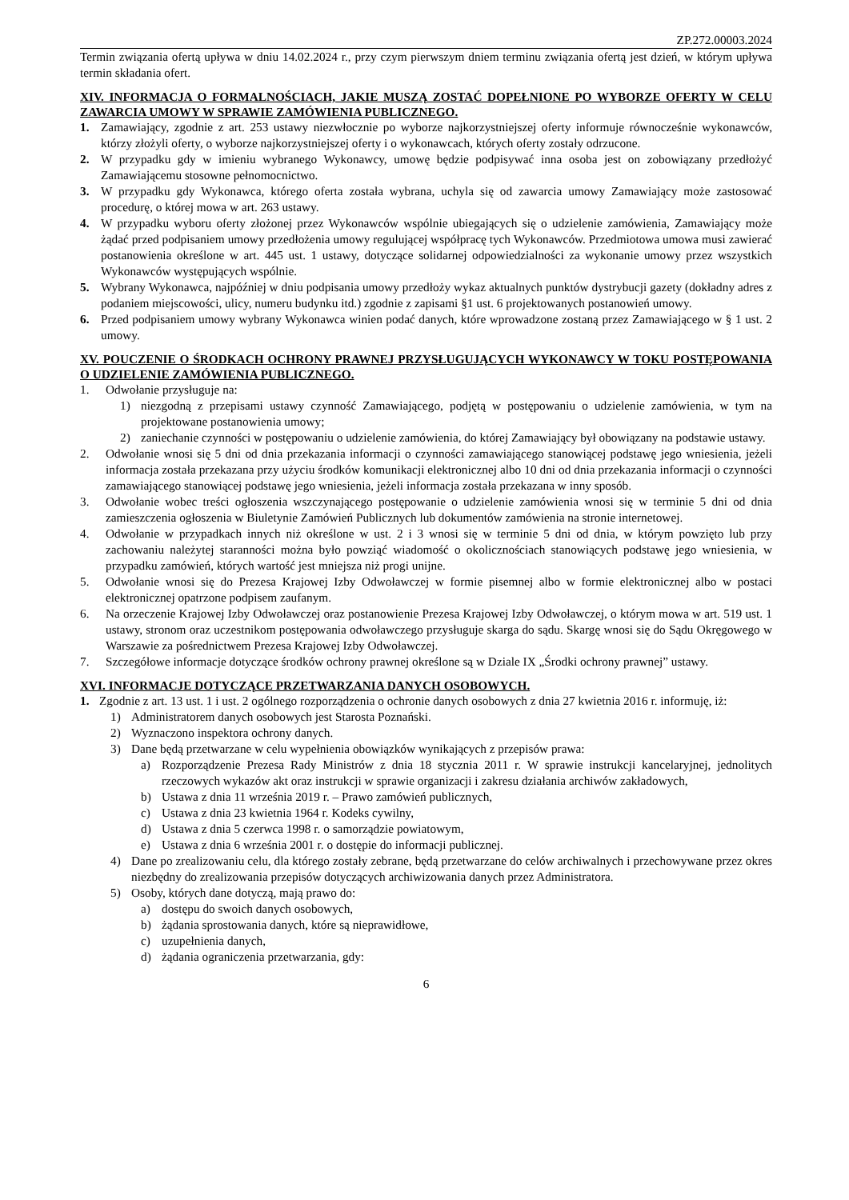ZP.272.00003.2024
Termin związania ofertą upływa w dniu 14.02.2024 r., przy czym pierwszym dniem terminu związania ofertą jest dzień, w którym upływa termin składania ofert.
XIV. INFORMACJA O FORMALNOŚCIACH, JAKIE MUSZĄ ZOSTAĆ DOPEŁNIONE PO WYBORZE OFERTY W CELU ZAWARCIA UMOWY W SPRAWIE ZAMÓWIENIA PUBLICZNEGO.
1. Zamawiający, zgodnie z art. 253 ustawy niezwłocznie po wyborze najkorzystniejszej oferty informuje równocześnie wykonawców, którzy złożyli oferty, o wyborze najkorzystniejszej oferty i o wykonawcach, których oferty zostały odrzucone.
2. W przypadku gdy w imieniu wybranego Wykonawcy, umowę będzie podpisywać inna osoba jest on zobowiązany przedłożyć Zamawiającemu stosowne pełnomocnictwo.
3. W przypadku gdy Wykonawca, którego oferta została wybrana, uchyla się od zawarcia umowy Zamawiający może zastosować procedurę, o której mowa w art. 263 ustawy.
4. W przypadku wyboru oferty złożonej przez Wykonawców wspólnie ubiegających się o udzielenie zamówienia, Zamawiający może żądać przed podpisaniem umowy przedłożenia umowy regulującej współpracę tych Wykonawców. Przedmiotowa umowa musi zawierać postanowienia określone w art. 445 ust. 1 ustawy, dotyczące solidarnej odpowiedzialności za wykonanie umowy przez wszystkich Wykonawców występujących wspólnie.
5. Wybrany Wykonawca, najpóźniej w dniu podpisania umowy przedłoży wykaz aktualnych punktów dystrybucji gazety (dokładny adres z podaniem miejscowości, ulicy, numeru budynku itd.) zgodnie z zapisami §1 ust. 6 projektowanych postanowień umowy.
6. Przed podpisaniem umowy wybrany Wykonawca winien podać danych, które wprowadzone zostaną przez Zamawiającego w § 1 ust. 2 umowy.
XV. POUCZENIE O ŚRODKACH OCHRONY PRAWNEJ PRZYSŁUGUJĄCYCH WYKONAWCY W TOKU POSTĘPOWANIA O UDZIELENIE ZAMÓWIENIA PUBLICZNEGO.
1. Odwołanie przysługuje na:
1) niezgodną z przepisami ustawy czynność Zamawiającego, podjętą w postępowaniu o udzielenie zamówienia, w tym na projektowane postanowienia umowy;
2) zaniechanie czynności w postępowaniu o udzielenie zamówienia, do której Zamawiający był obowiązany na podstawie ustawy.
2. Odwołanie wnosi się 5 dni od dnia przekazania informacji o czynności zamawiającego stanowiącej podstawę jego wniesienia, jeżeli informacja została przekazana przy użyciu środków komunikacji elektronicznej albo 10 dni od dnia przekazania informacji o czynności zamawiającego stanowiącej podstawę jego wniesienia, jeżeli informacja została przekazana w inny sposób.
3. Odwołanie wobec treści ogłoszenia wszczynającego postępowanie o udzielenie zamówienia wnosi się w terminie 5 dni od dnia zamieszczenia ogłoszenia w Biuletynie Zamówień Publicznych lub dokumentów zamówienia na stronie internetowej.
4. Odwołanie w przypadkach innych niż określone w ust. 2 i 3 wnosi się w terminie 5 dni od dnia, w którym powzięto lub przy zachowaniu należytej staranności można było powziąć wiadomość o okolicznościach stanowiących podstawę jego wniesienia, w przypadku zamówień, których wartość jest mniejsza niż progi unijne.
5. Odwołanie wnosi się do Prezesa Krajowej Izby Odwoławczej w formie pisemnej albo w formie elektronicznej albo w postaci elektronicznej opatrzone podpisem zaufanym.
6. Na orzeczenie Krajowej Izby Odwoławczej oraz postanowienie Prezesa Krajowej Izby Odwoławczej, o którym mowa w art. 519 ust. 1 ustawy, stronom oraz uczestnikom postępowania odwoławczego przysługuje skarga do sądu. Skargę wnosi się do Sądu Okręgowego w Warszawie za pośrednictwem Prezesa Krajowej Izby Odwoławczej.
7. Szczegółowe informacje dotyczące środków ochrony prawnej określone są w Dziale IX „Środki ochrony prawnej” ustawy.
XVI. INFORMACJE DOTYCZĄCE PRZETWARZANIA DANYCH OSOBOWYCH.
1. Zgodnie z art. 13 ust. 1 i ust. 2 ogólnego rozporządzenia o ochronie danych osobowych z dnia 27 kwietnia 2016 r. informuję, iż:
1) Administratorem danych osobowych jest Starosta Poznański.
2) Wyznaczono inspektora ochrony danych.
3) Dane będą przetwarzane w celu wypełnienia obowiązków wynikających z przepisów prawa:
a) Rozporządzenie Prezesa Rady Ministrów z dnia 18 stycznia 2011 r. W sprawie instrukcji kancelaryjnej, jednolitych rzeczowych wykazów akt oraz instrukcji w sprawie organizacji i zakresu działania archiwów zakładowych,
b) Ustawa z dnia 11 września 2019 r. – Prawo zamówień publicznych,
c) Ustawa z dnia 23 kwietnia 1964 r. Kodeks cywilny,
d) Ustawa z dnia 5 czerwca 1998 r. o samorządzie powiatowym,
e) Ustawa z dnia 6 września 2001 r. o dostępie do informacji publicznej.
4) Dane po zrealizowaniu celu, dla którego zostały zebrane, będą przetwarzane do celów archiwalnych i przechowywane przez okres niezbędny do zrealizowania przepisów dotyczących archiwizowania danych przez Administratora.
5) Osoby, których dane dotyczą, mają prawo do:
a) dostępu do swoich danych osobowych,
b) żądania sprostowania danych, które są nieprawidłowe,
c) uzupełnienia danych,
d) żądania ograniczenia przetwarzania, gdy:
6